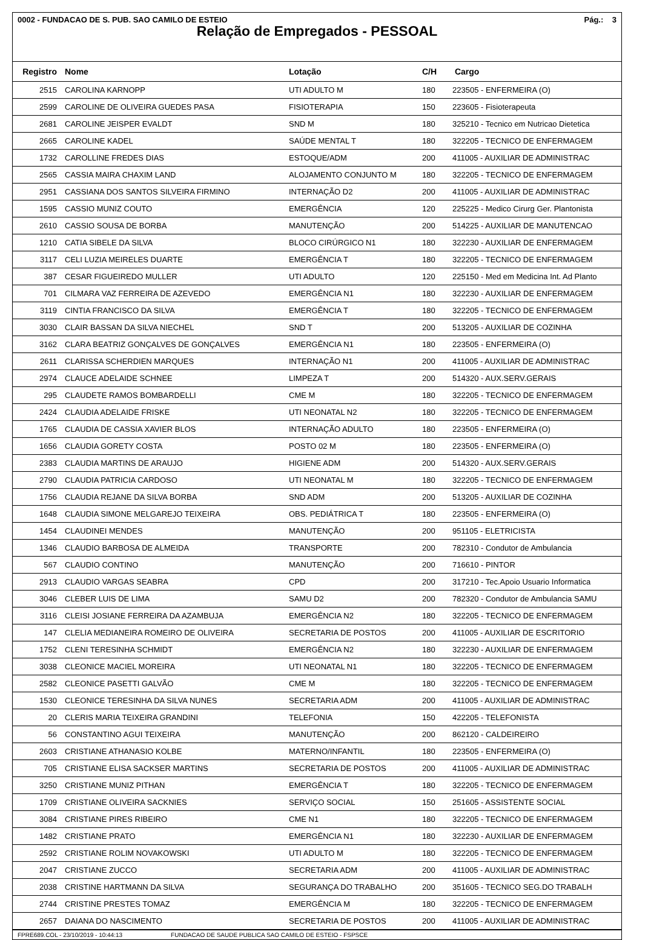0002 - FUNDACAO DE S. PUB. SAO CAMILO DE ESTEIO Pág.: 3
Relação de Empregados - PESSOAL
| Registro | Nome | Lotação | C/H | Cargo |
| --- | --- | --- | --- | --- |
| 2515 | CAROLINA KARNOPP | UTI ADULTO M | 180 | 223505 - ENFERMEIRA (O) |
| 2599 | CAROLINE DE OLIVEIRA GUEDES PASA | FISIOTERAPIA | 150 | 223605 - Fisioterapeuta |
| 2681 | CAROLINE JEISPER EVALDT | SND M | 180 | 325210 - Tecnico em Nutricao Dietetica |
| 2665 | CAROLINE KADEL | SAÚDE MENTAL T | 180 | 322205 - TECNICO DE ENFERMAGEM |
| 1732 | CAROLLINE FREDES DIAS | ESTOQUE/ADM | 200 | 411005 - AUXILIAR DE ADMINISTRAC |
| 2565 | CASSIA MAIRA CHAXIM LAND | ALOJAMENTO CONJUNTO M | 180 | 322205 - TECNICO DE ENFERMAGEM |
| 2951 | CASSIANA DOS SANTOS SILVEIRA FIRMINO | INTERNAÇÃO D2 | 200 | 411005 - AUXILIAR DE ADMINISTRAC |
| 1595 | CASSIO MUNIZ COUTO | EMERGÊNCIA | 120 | 225225 - Medico Cirurg Ger. Plantonista |
| 2610 | CASSIO SOUSA DE BORBA | MANUTENÇÃO | 200 | 514225 - AUXILIAR DE MANUTENCAO |
| 1210 | CATIA SIBELE DA SILVA | BLOCO CIRÚRGICO N1 | 180 | 322230 - AUXILIAR DE ENFERMAGEM |
| 3117 | CELI LUZIA MEIRELES DUARTE | EMERGÊNCIA T | 180 | 322205 - TECNICO DE ENFERMAGEM |
| 387 | CESAR FIGUEIREDO MULLER | UTI ADULTO | 120 | 225150 - Med em Medicina Int. Ad Planto |
| 701 | CILMARA VAZ FERREIRA DE AZEVEDO | EMERGÊNCIA N1 | 180 | 322230 - AUXILIAR DE ENFERMAGEM |
| 3119 | CINTIA FRANCISCO DA SILVA | EMERGÊNCIA T | 180 | 322205 - TECNICO DE ENFERMAGEM |
| 3030 | CLAIR BASSAN DA SILVA NIECHEL | SND T | 200 | 513205 - AUXILIAR DE COZINHA |
| 3162 | CLARA BEATRIZ GONÇALVES DE GONÇALVES | EMERGÊNCIA N1 | 180 | 223505 - ENFERMEIRA (O) |
| 2611 | CLARISSA SCHERDIEN MARQUES | INTERNAÇÃO N1 | 200 | 411005 - AUXILIAR DE ADMINISTRAC |
| 2974 | CLAUCE ADELAIDE SCHNEE | LIMPEZA T | 200 | 514320 - AUX.SERV.GERAIS |
| 295 | CLAUDETE RAMOS BOMBARDELLI | CME M | 180 | 322205 - TECNICO DE ENFERMAGEM |
| 2424 | CLAUDIA ADELAIDE FRISKE | UTI NEONATAL N2 | 180 | 322205 - TECNICO DE ENFERMAGEM |
| 1765 | CLAUDIA DE CASSIA XAVIER BLOS | INTERNAÇÃO ADULTO | 180 | 223505 - ENFERMEIRA (O) |
| 1656 | CLAUDIA GORETY COSTA | POSTO 02 M | 180 | 223505 - ENFERMEIRA (O) |
| 2383 | CLAUDIA MARTINS DE ARAUJO | HIGIENE ADM | 200 | 514320 - AUX.SERV.GERAIS |
| 2790 | CLAUDIA PATRICIA CARDOSO | UTI NEONATAL M | 180 | 322205 - TECNICO DE ENFERMAGEM |
| 1756 | CLAUDIA REJANE DA SILVA BORBA | SND ADM | 200 | 513205 - AUXILIAR DE COZINHA |
| 1648 | CLAUDIA SIMONE MELGAREJO TEIXEIRA | OBS. PEDIÁTRICA T | 180 | 223505 - ENFERMEIRA (O) |
| 1454 | CLAUDINEI MENDES | MANUTENÇÃO | 200 | 951105 - ELETRICISTA |
| 1346 | CLAUDIO BARBOSA DE ALMEIDA | TRANSPORTE | 200 | 782310 - Condutor de Ambulancia |
| 567 | CLAUDIO CONTINO | MANUTENÇÃO | 200 | 716610 - PINTOR |
| 2913 | CLAUDIO VARGAS SEABRA | CPD | 200 | 317210 - Tec.Apoio Usuario Informatica |
| 3046 | CLEBER LUIS DE LIMA | SAMU D2 | 200 | 782320 - Condutor de Ambulancia SAMU |
| 3116 | CLEISI JOSIANE FERREIRA DA AZAMBUJA | EMERGÊNCIA N2 | 180 | 322205 - TECNICO DE ENFERMAGEM |
| 147 | CLELIA MEDIANEIRA ROMEIRO DE OLIVEIRA | SECRETARIA DE POSTOS | 200 | 411005 - AUXILIAR DE ESCRITORIO |
| 1752 | CLENI TERESINHA SCHMIDT | EMERGÊNCIA N2 | 180 | 322230 - AUXILIAR DE ENFERMAGEM |
| 3038 | CLEONICE MACIEL MOREIRA | UTI NEONATAL N1 | 180 | 322205 - TECNICO DE ENFERMAGEM |
| 2582 | CLEONICE PASETTI GALVÃO | CME M | 180 | 322205 - TECNICO DE ENFERMAGEM |
| 1530 | CLEONICE TERESINHA DA SILVA NUNES | SECRETARIA ADM | 200 | 411005 - AUXILIAR DE ADMINISTRAC |
| 20 | CLERIS MARIA TEIXEIRA GRANDINI | TELEFONIA | 150 | 422205 - TELEFONISTA |
| 56 | CONSTANTINO AGUI TEIXEIRA | MANUTENÇÃO | 200 | 862120 - CALDEIREIRO |
| 2603 | CRISTIANE ATHANASIO KOLBE | MATERNO/INFANTIL | 180 | 223505 - ENFERMEIRA (O) |
| 705 | CRISTIANE ELISA SACKSER MARTINS | SECRETARIA DE POSTOS | 200 | 411005 - AUXILIAR DE ADMINISTRAC |
| 3250 | CRISTIANE MUNIZ PITHAN | EMERGÊNCIA T | 180 | 322205 - TECNICO DE ENFERMAGEM |
| 1709 | CRISTIANE OLIVEIRA SACKNIES | SERVIÇO SOCIAL | 150 | 251605 - ASSISTENTE SOCIAL |
| 3084 | CRISTIANE PIRES RIBEIRO | CME N1 | 180 | 322205 - TECNICO DE ENFERMAGEM |
| 1482 | CRISTIANE PRATO | EMERGÊNCIA N1 | 180 | 322230 - AUXILIAR DE ENFERMAGEM |
| 2592 | CRISTIANE ROLIM NOVAKOWSKI | UTI ADULTO M | 180 | 322205 - TECNICO DE ENFERMAGEM |
| 2047 | CRISTIANE ZUCCO | SECRETARIA ADM | 200 | 411005 - AUXILIAR DE ADMINISTRAC |
| 2038 | CRISTINE HARTMANN DA SILVA | SEGURANÇA DO TRABALHO | 200 | 351605 - TECNICO SEG.DO TRABALH |
| 2744 | CRISTINE PRESTES TOMAZ | EMERGÊNCIA M | 180 | 322205 - TECNICO DE ENFERMAGEM |
| 2657 | DAIANA DO NASCIMENTO | SECRETARIA DE POSTOS | 200 | 411005 - AUXILIAR DE ADMINISTRAC |
FPRE689.COL - 23/10/2019 - 10:44:13 FUNDACAO DE SAUDE PUBLICA SAO CAMILO DE ESTEIO - FSPSCE